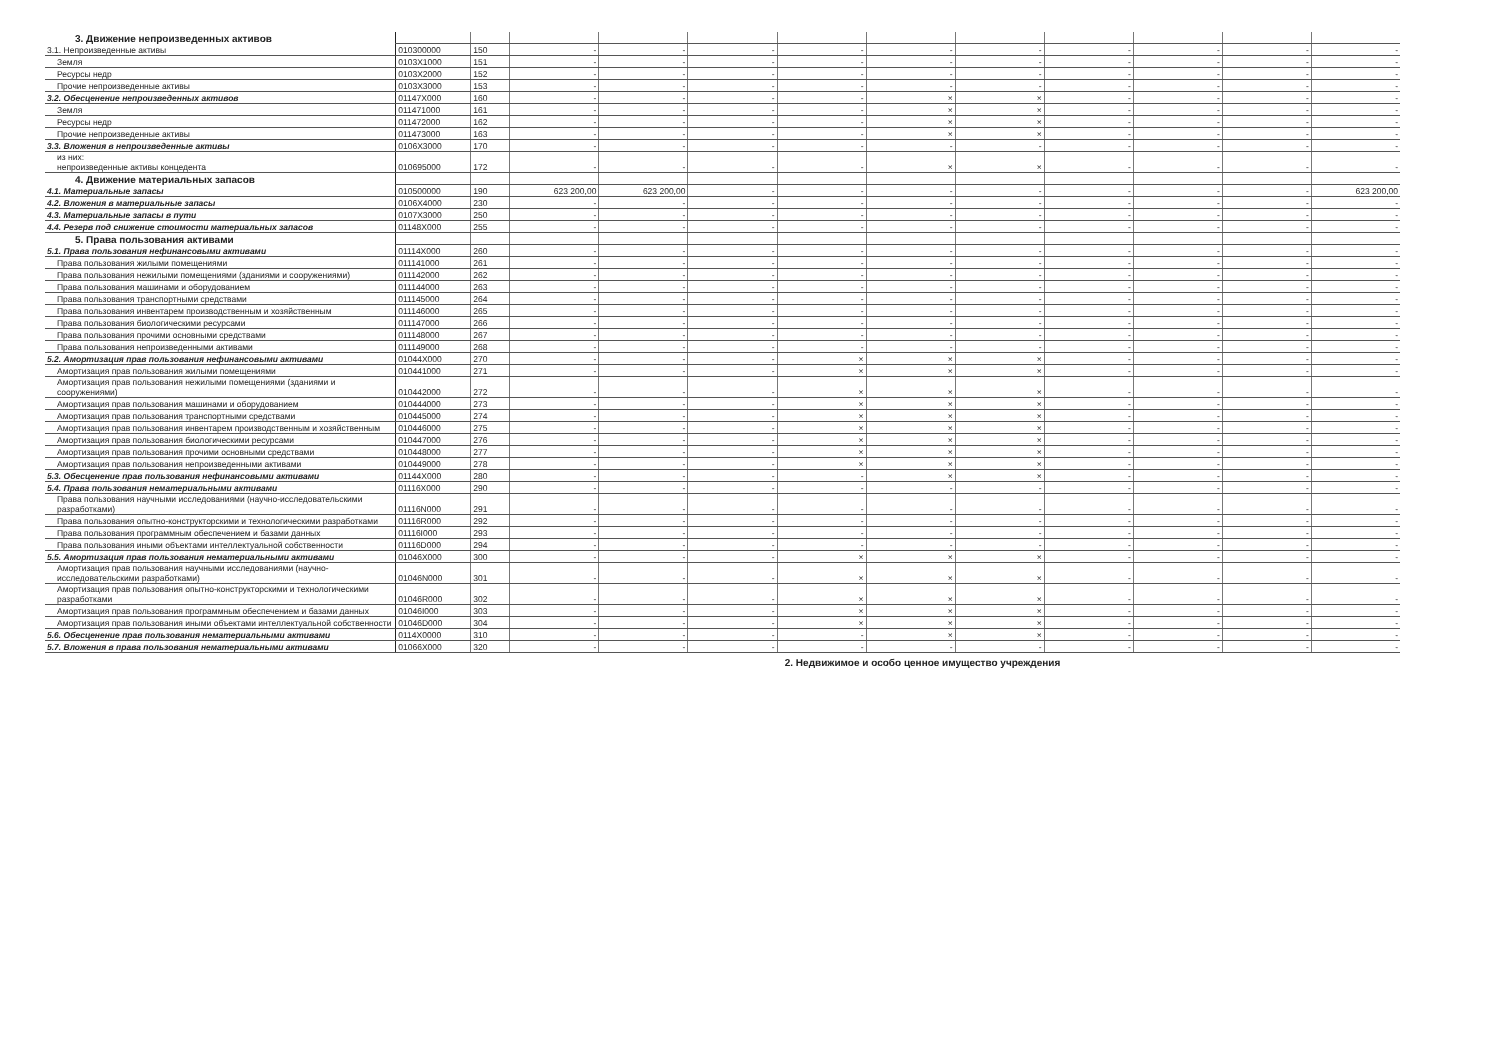| 3. Движение непроизведенных активов | | | | | | | | | | | | |
| 3.1. Непроизведенные активы | 010300000 | 150 | - | - | - | - | - | - | - | - | - | - |
| Земля | 0103X1000 | 151 | - | - | - | - | - | - | - | - | - | - |
| Ресурсы недр | 0103X2000 | 152 | - | - | - | - | - | - | - | - | - | - |
| Прочие непроизведенные активы | 0103X3000 | 153 | - | - | - | - | - | - | - | - | - | - |
| 3.2. Обесценение непроизведенных активов | 01147X000 | 160 | - | - | - | - | × | × | - | - | - | - |
| Земля | 011471000 | 161 | - | - | - | - | × | × | - | - | - | - |
| Ресурсы недр | 011472000 | 162 | - | - | - | - | × | × | - | - | - | - |
| Прочие непроизведенные активы | 011473000 | 163 | - | - | - | - | × | × | - | - | - | - |
| 3.3. Вложения в непроизведенные активы | 0106X3000 | 170 | - | - | - | - | - | - | - | - | - | - |
| из них: непроизведенные активы концедента | 010695000 | 172 | - | - | - | - | × | × | - | - | - | - |
| 4. Движение материальных запасов | | | | | | | | | | | | |
| 4.1. Материальные запасы | 010500000 | 190 | 623 200,00 | 623 200,00 | - | - | - | - | - | - | - | 623 200,00 |
| 4.2. Вложения в материальные запасы | 0106X4000 | 230 | - | - | - | - | - | - | - | - | - | - |
| 4.3. Материальные запасы в пути | 0107X3000 | 250 | - | - | - | - | - | - | - | - | - | - |
| 4.4. Резерв под снижение стоимости материальных запасов | 01148X000 | 255 | - | - | - | - | - | - | - | - | - | - |
| 5. Права пользования активами | | | | | | | | | | | | |
| 5.1. Права пользования нефинансовыми активами | 01114X000 | 260 | - | - | - | - | - | - | - | - | - | - |
| Права пользования жилыми помещениями | 011141000 | 261 | - | - | - | - | - | - | - | - | - | - |
| Права пользования нежилыми помещениями (зданиями и сооружениями) | 011142000 | 262 | - | - | - | - | - | - | - | - | - | - |
| Права пользования машинами и оборудованием | 011144000 | 263 | - | - | - | - | - | - | - | - | - | - |
| Права пользования транспортными средствами | 011145000 | 264 | - | - | - | - | - | - | - | - | - | - |
| Права пользования инвентарем производственным и хозяйственным | 011146000 | 265 | - | - | - | - | - | - | - | - | - | - |
| Права пользования биологическими ресурсами | 011147000 | 266 | - | - | - | - | - | - | - | - | - | - |
| Права пользования прочими основными средствами | 011148000 | 267 | - | - | - | - | - | - | - | - | - | - |
| Права пользования непроизведенными активами | 011149000 | 268 | - | - | - | - | - | - | - | - | - | - |
| 5.2. Амортизация прав пользования нефинансовыми активами | 01044X000 | 270 | - | - | - | × | × | × | - | - | - | - |
| Амортизация прав пользования жилыми помещениями | 010441000 | 271 | - | - | - | × | × | × | - | - | - | - |
| Амортизация прав пользования нежилыми помещениями (зданиями и сооружениями) | 010442000 | 272 | - | - | - | × | × | × | - | - | - | - |
| Амортизация прав пользования машинами и оборудованием | 010444000 | 273 | - | - | - | × | × | × | - | - | - | - |
| Амортизация прав пользования транспортными средствами | 010445000 | 274 | - | - | - | × | × | × | - | - | - | - |
| Амортизация прав пользования инвентарем производственным и хозяйственным | 010446000 | 275 | - | - | - | × | × | × | - | - | - | - |
| Амортизация прав пользования биологическими ресурсами | 010447000 | 276 | - | - | - | × | × | × | - | - | - | - |
| Амортизация прав пользования прочими основными средствами | 010448000 | 277 | - | - | - | × | × | × | - | - | - | - |
| Амортизация прав пользования непроизведенными активами | 010449000 | 278 | - | - | - | × | × | × | - | - | - | - |
| 5.3. Обесценение прав пользования нефинансовыми активами | 01144X000 | 280 | - | - | - | - | × | × | - | - | - | - |
| 5.4. Права пользования нематериальными активами | 01116X000 | 290 | - | - | - | - | - | - | - | - | - | - |
| Права пользования научными исследованиями (научно-исследовательскими разработками) | 01116N000 | 291 | - | - | - | - | - | - | - | - | - | - |
| Права пользования опытно-конструкторскими и технологическими разработками | 01116R000 | 292 | - | - | - | - | - | - | - | - | - | - |
| Права пользования программным обеспечением и базами данных | 01116I000 | 293 | - | - | - | - | - | - | - | - | - | - |
| Права пользования иными объектами интеллектуальной собственности | 01116D000 | 294 | - | - | - | - | - | - | - | - | - | - |
| 5.5. Амортизация прав пользования нематериальными активами | 01046X000 | 300 | - | - | - | × | × | × | - | - | - | - |
| Амортизация прав пользования научными исследованиями (научно-исследовательскими разработками) | 01046N000 | 301 | - | - | - | × | × | × | - | - | - | - |
| Амортизация прав пользования опытно-конструкторскими и технологическими разработками | 01046R000 | 302 | - | - | - | × | × | × | - | - | - | - |
| Амортизация прав пользования программным обеспечением и базами данных | 01046I000 | 303 | - | - | - | × | × | × | - | - | - | - |
| Амортизация прав пользования иными объектами интеллектуальной собственности | 01046D000 | 304 | - | - | - | × | × | × | - | - | - | - |
| 5.6. Обесценение прав пользования нематериальными активами | 0114X0000 | 310 | - | - | - | - | × | × | - | - | - | - |
| 5.7. Вложения в права пользования нематериальными активами | 01066X000 | 320 | - | - | - | - | - | - | - | - | - | - |
2. Недвижимое и особо ценное имущество учреждения